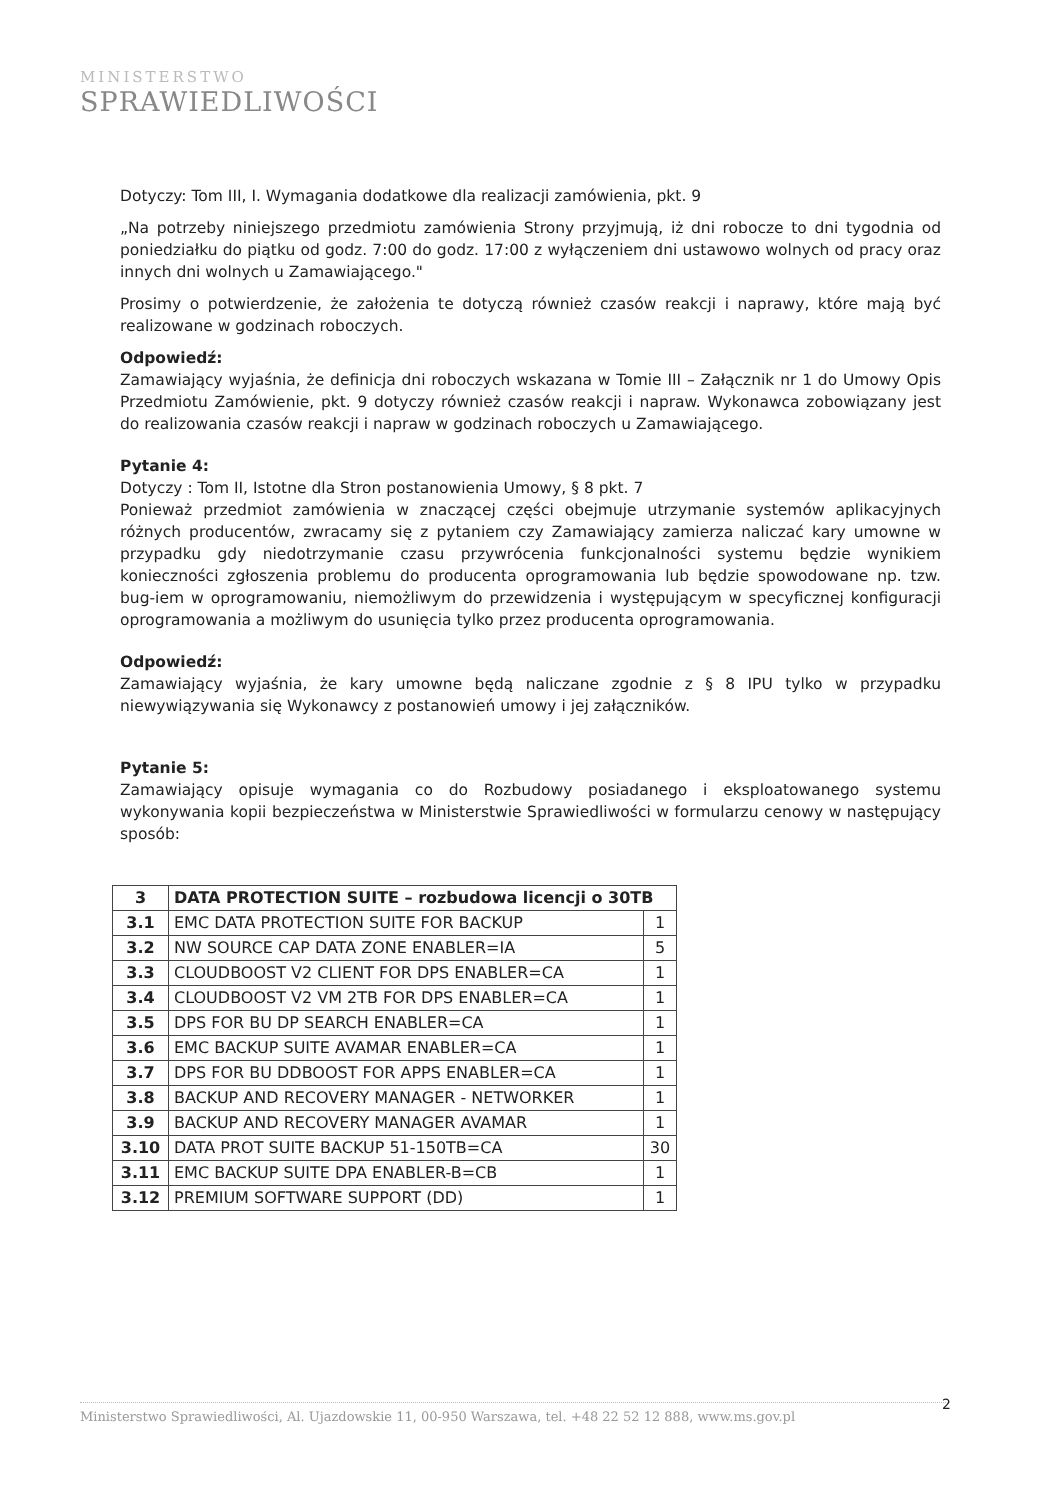MINISTERSTWO
SPRAWIEDLIWOŚCI
Dotyczy: Tom III, I. Wymagania dodatkowe dla realizacji zamówienia, pkt. 9
„Na potrzeby niniejszego przedmiotu zamówienia Strony przyjmują, iż dni robocze to dni tygodnia od poniedziałku do piątku od godz. 7:00 do godz. 17:00 z wyłączeniem dni ustawowo wolnych od pracy oraz innych dni wolnych u Zamawiającego."
Prosimy o potwierdzenie, że założenia te dotyczą również czasów reakcji i naprawy, które mają być realizowane w godzinach roboczych.
Odpowiedź:
Zamawiający wyjaśnia, że definicja dni roboczych wskazana w Tomie III – Załącznik nr 1 do Umowy Opis Przedmiotu Zamówienie, pkt. 9 dotyczy również czasów reakcji i napraw. Wykonawca zobowiązany jest do realizowania czasów reakcji i napraw w godzinach roboczych u Zamawiającego.
Pytanie 4:
Dotyczy : Tom II, Istotne dla Stron postanowienia Umowy, § 8 pkt. 7
Ponieważ przedmiot zamówienia w znaczącej części obejmuje utrzymanie systemów aplikacyjnych różnych producentów, zwracamy się z pytaniem czy Zamawiający zamierza naliczać kary umowne w przypadku gdy niedotrzymanie czasu przywrócenia funkcjonalności systemu będzie wynikiem konieczności zgłoszenia problemu do producenta oprogramowania lub będzie spowodowane np. tzw. bug-iem w oprogramowaniu, niemożliwym do przewidzenia i występującym w specyficznej konfiguracji oprogramowania a możliwym do usunięcia tylko przez producenta oprogramowania.
Odpowiedź:
Zamawiający wyjaśnia, że kary umowne będą naliczane zgodnie z § 8 IPU tylko w przypadku niewywiązywania się Wykonawcy z postanowień umowy i jej załączników.
Pytanie 5:
Zamawiający opisuje wymagania co do Rozbudowy posiadanego i eksploatowanego systemu wykonywania kopii bezpieczeństwa w Ministerstwie Sprawiedliwości w formularzu cenowy w następujący sposób:
| 3 | DATA PROTECTION SUITE – rozbudowa licencji o 30TB | |
| 3.1 | EMC DATA PROTECTION SUITE FOR BACKUP | 1 |
| 3.2 | NW SOURCE CAP DATA ZONE ENABLER=IA | 5 |
| 3.3 | CLOUDBOOST V2 CLIENT FOR DPS ENABLER=CA | 1 |
| 3.4 | CLOUDBOOST V2 VM 2TB FOR DPS ENABLER=CA | 1 |
| 3.5 | DPS FOR BU DP SEARCH ENABLER=CA | 1 |
| 3.6 | EMC BACKUP SUITE AVAMAR ENABLER=CA | 1 |
| 3.7 | DPS FOR BU DDBOOST FOR APPS ENABLER=CA | 1 |
| 3.8 | BACKUP AND RECOVERY MANAGER - NETWORKER | 1 |
| 3.9 | BACKUP AND RECOVERY MANAGER AVAMAR | 1 |
| 3.10 | DATA PROT SUITE BACKUP 51-150TB=CA | 30 |
| 3.11 | EMC BACKUP SUITE DPA ENABLER-B=CB | 1 |
| 3.12 | PREMIUM SOFTWARE SUPPORT (DD) | 1 |
2 Ministerstwo Sprawiedliwości, Al. Ujazdowskie 11, 00-950 Warszawa, tel. +48 22 52 12 888, www.ms.gov.pl